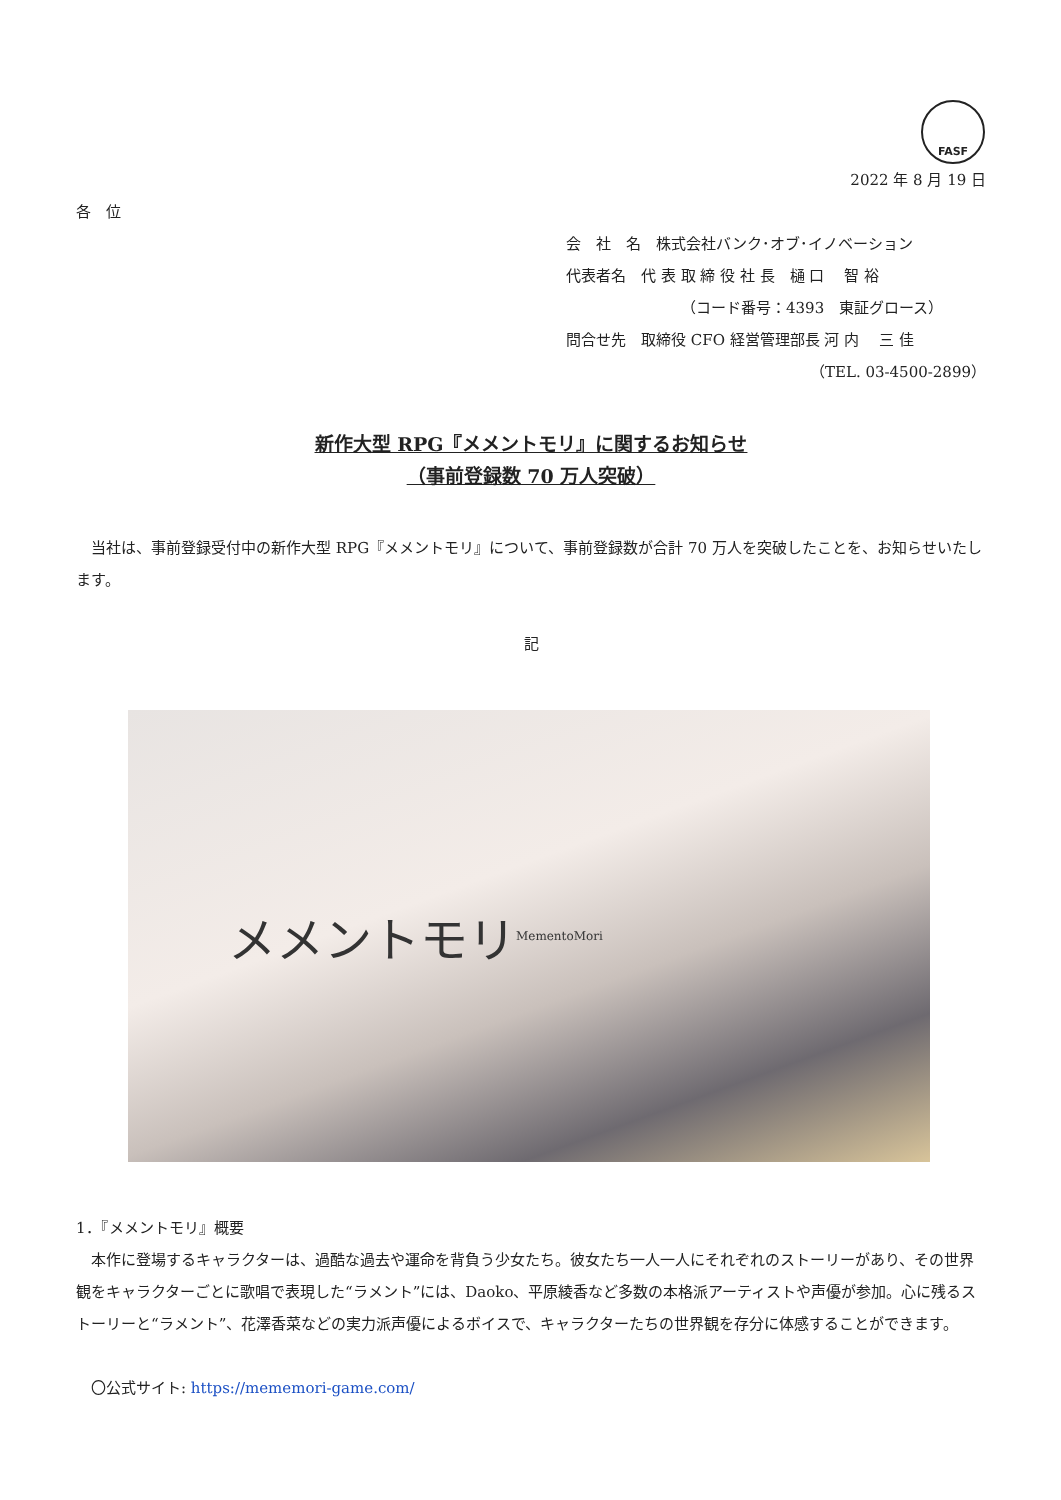FASF
2022 年 8 月 19 日
各　位
会　社　名　株式会社バンク･オブ･イノベーション
代表者名　代 表 取 締 役 社 長　樋 口　 智 裕
（コード番号：4393　東証グロース）
問合せ先　取締役 CFO 経営管理部長 河 内　 三 佳
（TEL. 03-4500-2899）
新作大型 RPG『メメントモリ』に関するお知らせ
（事前登録数 70 万人突破）
　当社は、事前登録受付中の新作大型 RPG『メメントモリ』について、事前登録数が合計 70 万人を突破したことを、お知らせいたします。
記
メメントモリ MementoMori
1．『メメントモリ』概要
　本作に登場するキャラクターは、過酷な過去や運命を背負う少女たち。彼女たち一人一人にそれぞれのストーリーがあり、その世界観をキャラクターごとに歌唱で表現した“ラメント”には、Daoko、平原綾香など多数の本格派アーティストや声優が参加。心に残るストーリーと“ラメント”、花澤香菜などの実力派声優によるボイスで、キャラクターたちの世界観を存分に体感することができます。
　〇公式サイト: https://mememori-game.com/